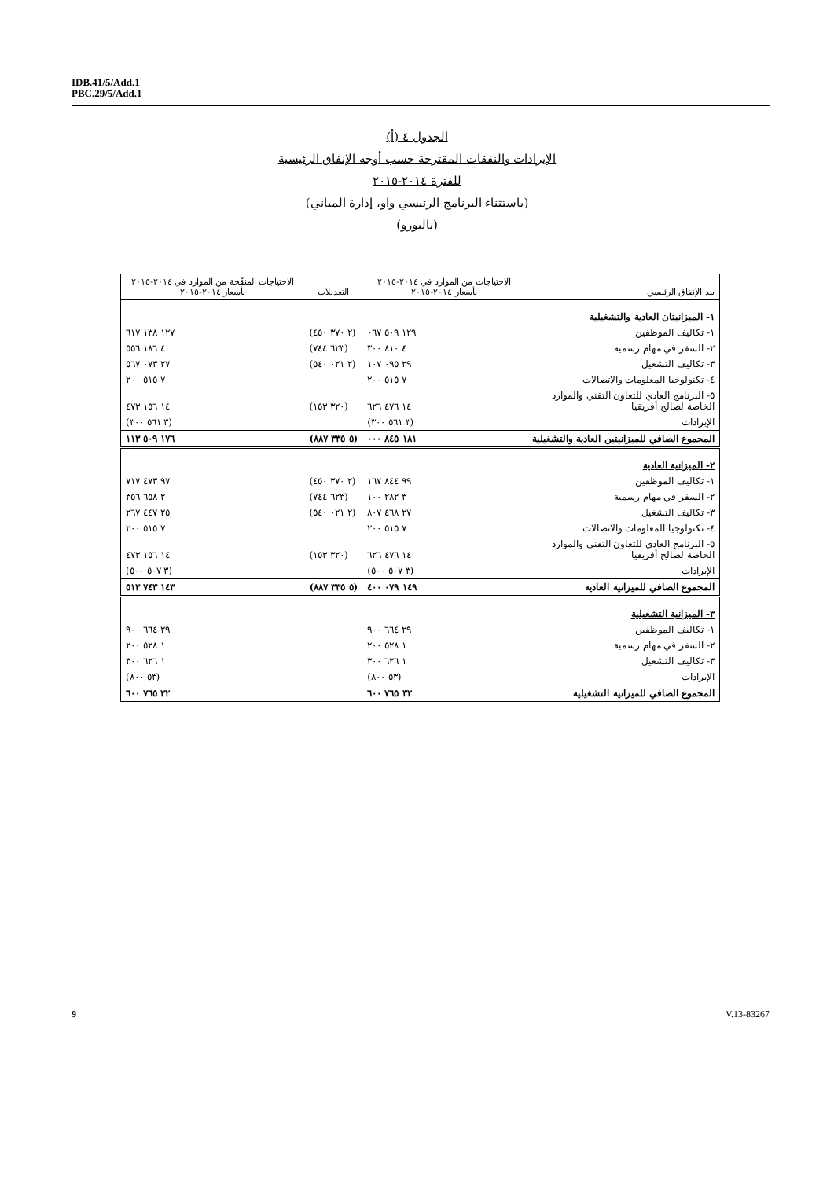IDB.41/5/Add.1
PBC.29/5/Add.1
الجدول ٤ (أ)
الإيرادات والنفقات المقترحة حسب أوجه الإنفاق الرئيسية
للفترة ٢٠١٤-٢٠١٥
(باستثناء البرنامج الرئيسي واو، إدارة المباني)
(باليورو)
| بند الإنفاق الرئيسي | الاحتياجات من الموارد في ٢٠١٤-٢٠١٥ بأسعار ٢٠١٤-٢٠١٥ | التعديلات | الاحتياجات المنقّحة من الموارد في ٢٠١٤-٢٠١٥ بأسعار ٢٠١٤-٢٠١٥ |
| --- | --- | --- | --- |
| ١- الميزانيتان العادية والتشغيلية | | | |
| ١- تكاليف الموظفين | ١٢٩ ٥٠٩ ٠٦٧ | (٢ ٣٧٠ ٤٥٠) | ١٢٧ ١٣٨ ٦١٧ |
| ٢- السفر في مهام رسمية | ٤ ٨١٠ ٣٠٠ | (٦٢٣ ٧٤٤) | ٤ ١٨٦ ٥٥٦ |
| ٣- تكاليف التشغيل | ٢٩ ٠٩٥ ١٠٧ | (٢ ٠٢١ ٥٤٠) | ٢٧ ٠٧٣ ٥٦٧ |
| ٤- تكنولوجيا المعلومات والاتصالات | ٧ ٥١٥ ٢٠٠ | | ٧ ٥١٥ ٢٠٠ |
| ٥- البرنامج العادي للتعاون التقني والموارد الخاصة لصالح أفريقيا | ١٤ ٤٧٦ ٦٢٦ | (٣٢٠ ١٥٣) | ١٤ ١٥٦ ٤٧٣ |
| الإيرادات | (٣ ٥٦١ ٣٠٠) | | (٣ ٥٦١ ٣٠٠) |
| المجموع الصافي للميزانيتين العادية والتشغيلية | ١٨١ ٨٤٥ ٠٠٠ | (٥ ٣٣٥ ٨٨٧) | ١٧٦ ٥٠٩ ١١٣ |
| ٢- الميزانية العادية | | | |
| ١- تكاليف الموظفين | ٩٩ ٨٤٤ ١٦٧ | (٢ ٣٧٠ ٤٥٠) | ٩٧ ٤٧٣ ٧١٧ |
| ٢- السفر في مهام رسمية | ٣ ٢٨٢ ١٠٠ | (٦٢٣ ٧٤٤) | ٢ ٦٥٨ ٣٥٦ |
| ٣- تكاليف التشغيل | ٢٧ ٤٦٨ ٨٠٧ | (٢ ٠٢١ ٥٤٠) | ٢٥ ٤٤٧ ٢٦٧ |
| ٤- تكنولوجيا المعلومات والاتصالات | ٧ ٥١٥ ٢٠٠ | | ٧ ٥١٥ ٢٠٠ |
| ٥- البرنامج العادي للتعاون التقني والموارد الخاصة لصالح أفريقيا | ١٤ ٤٧٦ ٦٢٦ | (٣٢٠ ١٥٣) | ١٤ ١٥٦ ٤٧٣ |
| الإيرادات | (٣ ٥٠٧ ٥٠٠) | | (٣ ٥٠٧ ٥٠٠) |
| المجموع الصافي للميزانية العادية | ١٤٩ ٠٧٩ ٤٠٠ | (٥ ٣٣٥ ٨٨٧) | ١٤٣ ٧٤٣ ٥١٣ |
| ٣- الميزانية التشغيلية | | | |
| ١- تكاليف الموظفين | ٢٩ ٦٦٤ ٩٠٠ | | ٢٩ ٦٦٤ ٩٠٠ |
| ٢- السفر في مهام رسمية | ١ ٥٢٨ ٢٠٠ | | ١ ٥٢٨ ٢٠٠ |
| ٣- تكاليف التشغيل | ١ ٦٢٦ ٣٠٠ | | ١ ٦٢٦ ٣٠٠ |
| الإيرادات | (٥٣ ٨٠٠) | | (٥٣ ٨٠٠) |
| المجموع الصافي للميزانية التشغيلية | ٣٢ ٧٦٥ ٦٠٠ | | ٣٢ ٧٦٥ ٦٠٠ |
9 V.13-83267